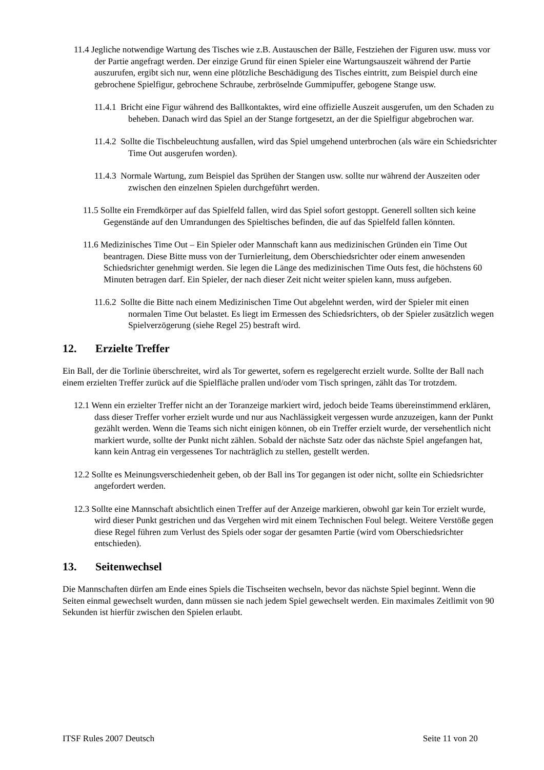11.4 Jegliche notwendige Wartung des Tisches wie z.B. Austauschen der Bälle, Festziehen der Figuren usw. muss vor der Partie angefragt werden. Der einzige Grund für einen Spieler eine Wartungsauszeit während der Partie auszurufen, ergibt sich nur, wenn eine plötzliche Beschädigung des Tisches eintritt, zum Beispiel durch eine gebrochene Spielfigur, gebrochene Schraube, zerbröselnde Gummipuffer, gebogene Stange usw.
11.4.1 Bricht eine Figur während des Ballkontaktes, wird eine offizielle Auszeit ausgerufen, um den Schaden zu beheben. Danach wird das Spiel an der Stange fortgesetzt, an der die Spielfigur abgebrochen war.
11.4.2 Sollte die Tischbeleuchtung ausfallen, wird das Spiel umgehend unterbrochen (als wäre ein Schiedsrichter Time Out ausgerufen worden).
11.4.3 Normale Wartung, zum Beispiel das Sprühen der Stangen usw. sollte nur während der Auszeiten oder zwischen den einzelnen Spielen durchgeführt werden.
11.5 Sollte ein Fremdkörper auf das Spielfeld fallen, wird das Spiel sofort gestoppt. Generell sollten sich keine Gegenstände auf den Umrandungen des Spieltisches befinden, die auf das Spielfeld fallen könnten.
11.6 Medizinisches Time Out – Ein Spieler oder Mannschaft kann aus medizinischen Gründen ein Time Out beantragen. Diese Bitte muss von der Turnierleitung, dem Oberschiedsrichter oder einem anwesenden Schiedsrichter genehmigt werden. Sie legen die Länge des medizinischen Time Outs fest, die höchstens 60 Minuten betragen darf. Ein Spieler, der nach dieser Zeit nicht weiter spielen kann, muss aufgeben.
11.6.2 Sollte die Bitte nach einem Medizinischen Time Out abgelehnt werden, wird der Spieler mit einen normalen Time Out belastet. Es liegt im Ermessen des Schiedsrichters, ob der Spieler zusätzlich wegen Spielverzögerung (siehe Regel 25) bestraft wird.
12. Erzielte Treffer
Ein Ball, der die Torlinie überschreitet, wird als Tor gewertet, sofern es regelgerecht erzielt wurde. Sollte der Ball nach einem erzielten Treffer zurück auf die Spielfläche prallen und/oder vom Tisch springen, zählt das Tor trotzdem.
12.1 Wenn ein erzielter Treffer nicht an der Toranzeige markiert wird, jedoch beide Teams übereinstimmend erklären, dass dieser Treffer vorher erzielt wurde und nur aus Nachlässigkeit vergessen wurde anzuzeigen, kann der Punkt gezählt werden. Wenn die Teams sich nicht einigen können, ob ein Treffer erzielt wurde, der versehentlich nicht markiert wurde, sollte der Punkt nicht zählen. Sobald der nächste Satz oder das nächste Spiel angefangen hat, kann kein Antrag ein vergessenes Tor nachträglich zu stellen, gestellt werden.
12.2 Sollte es Meinungsverschiedenheit geben, ob der Ball ins Tor gegangen ist oder nicht, sollte ein Schiedsrichter angefordert werden.
12.3 Sollte eine Mannschaft absichtlich einen Treffer auf der Anzeige markieren, obwohl gar kein Tor erzielt wurde, wird dieser Punkt gestrichen und das Vergehen wird mit einem Technischen Foul belegt. Weitere Verstöße gegen diese Regel führen zum Verlust des Spiels oder sogar der gesamten Partie (wird vom Oberschiedsrichter entschieden).
13. Seitenwechsel
Die Mannschaften dürfen am Ende eines Spiels die Tischseiten wechseln, bevor das nächste Spiel beginnt. Wenn die Seiten einmal gewechselt wurden, dann müssen sie nach jedem Spiel gewechselt werden. Ein maximales Zeitlimit von 90 Sekunden ist hierfür zwischen den Spielen erlaubt.
ITSF Rules 2007 Deutsch Seite 11 von 20